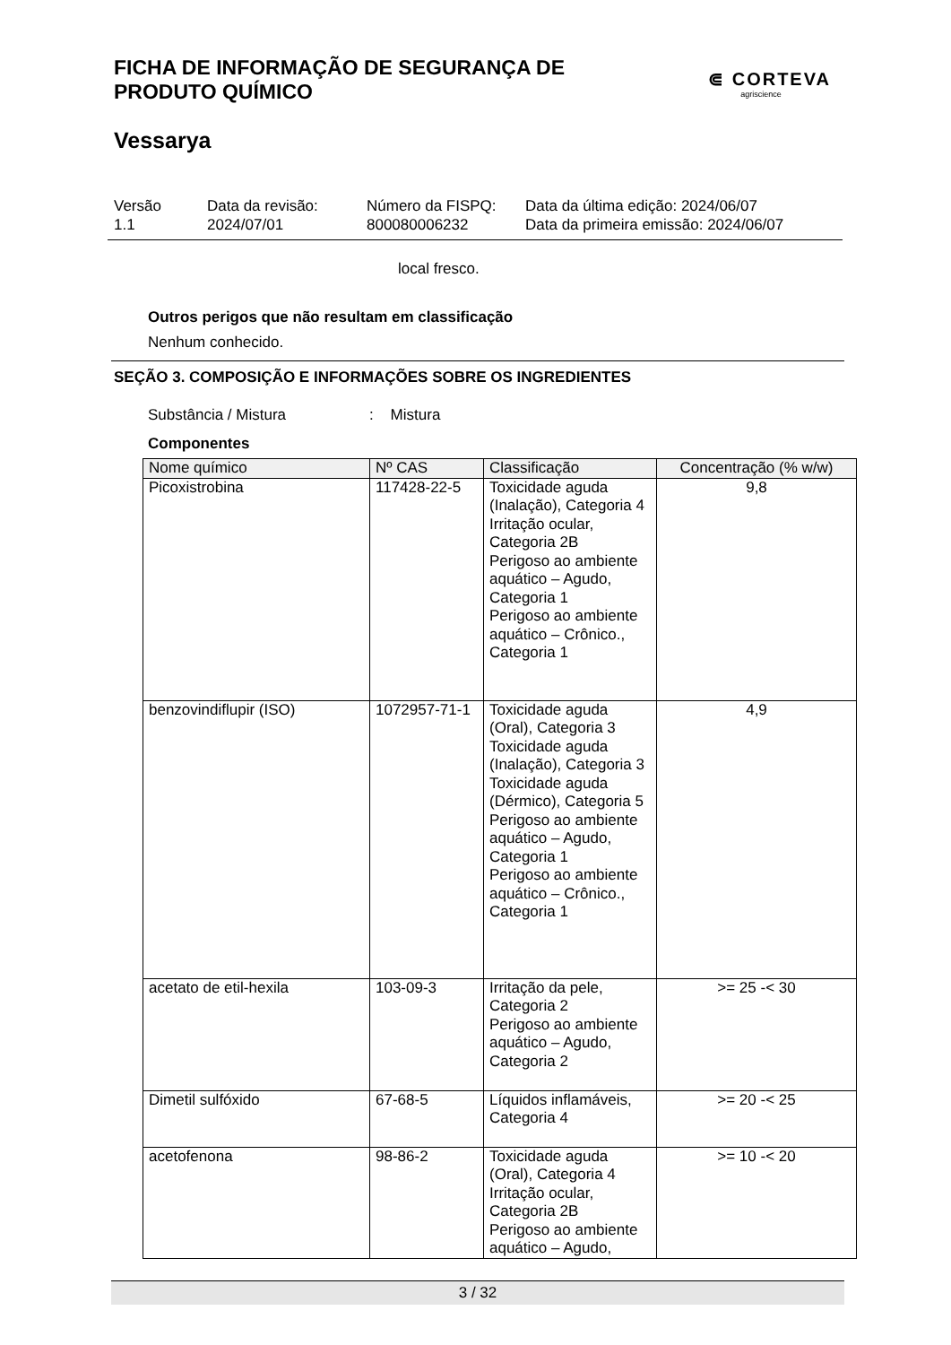FICHA DE INFORMAÇÃO DE SEGURANÇA DE
PRODUTO QUÍMICO
⋐ CORTEVA
agriscience
Vessarya
Versão
1.1
Data da revisão:
2024/07/01
Número da FISPQ:
800080006232
Data da última edição: 2024/06/07
Data da primeira emissão: 2024/06/07
local fresco.
Outros perigos que não resultam em classificação
Nenhum conhecido.
SEÇÃO 3. COMPOSIÇÃO E INFORMAÇÕES SOBRE OS INGREDIENTES
Substância / Mistura: Mistura
Componentes
| Nome químico | Nº CAS | Classificação | Concentração (% w/w) |
| --- | --- | --- | --- |
| Picoxistrobina | 117428-22-5 | Toxicidade aguda (Inalação), Categoria 4 Irritação ocular, Categoria 2B Perigoso ao ambiente aquático – Agudo, Categoria 1 Perigoso ao ambiente aquático – Crônico., Categoria 1 | 9,8 |
| benzovindiflupir (ISO) | 1072957-71-1 | Toxicidade aguda (Oral), Categoria 3 Toxicidade aguda (Inalação), Categoria 3 Toxicidade aguda (Dérmico), Categoria 5 Perigoso ao ambiente aquático – Agudo, Categoria 1 Perigoso ao ambiente aquático – Crônico., Categoria 1 | 4,9 |
| acetato de etil-hexila | 103-09-3 | Irritação da pele, Categoria 2 Perigoso ao ambiente aquático – Agudo, Categoria 2 | >= 25 -< 30 |
| Dimetil sulfóxido | 67-68-5 | Líquidos inflamáveis, Categoria 4 | >= 20 -< 25 |
| acetofenona | 98-86-2 | Toxicidade aguda (Oral), Categoria 4 Irritação ocular, Categoria 2B Perigoso ao ambiente aquático – Agudo, | >= 10 -< 20 |
3 / 32